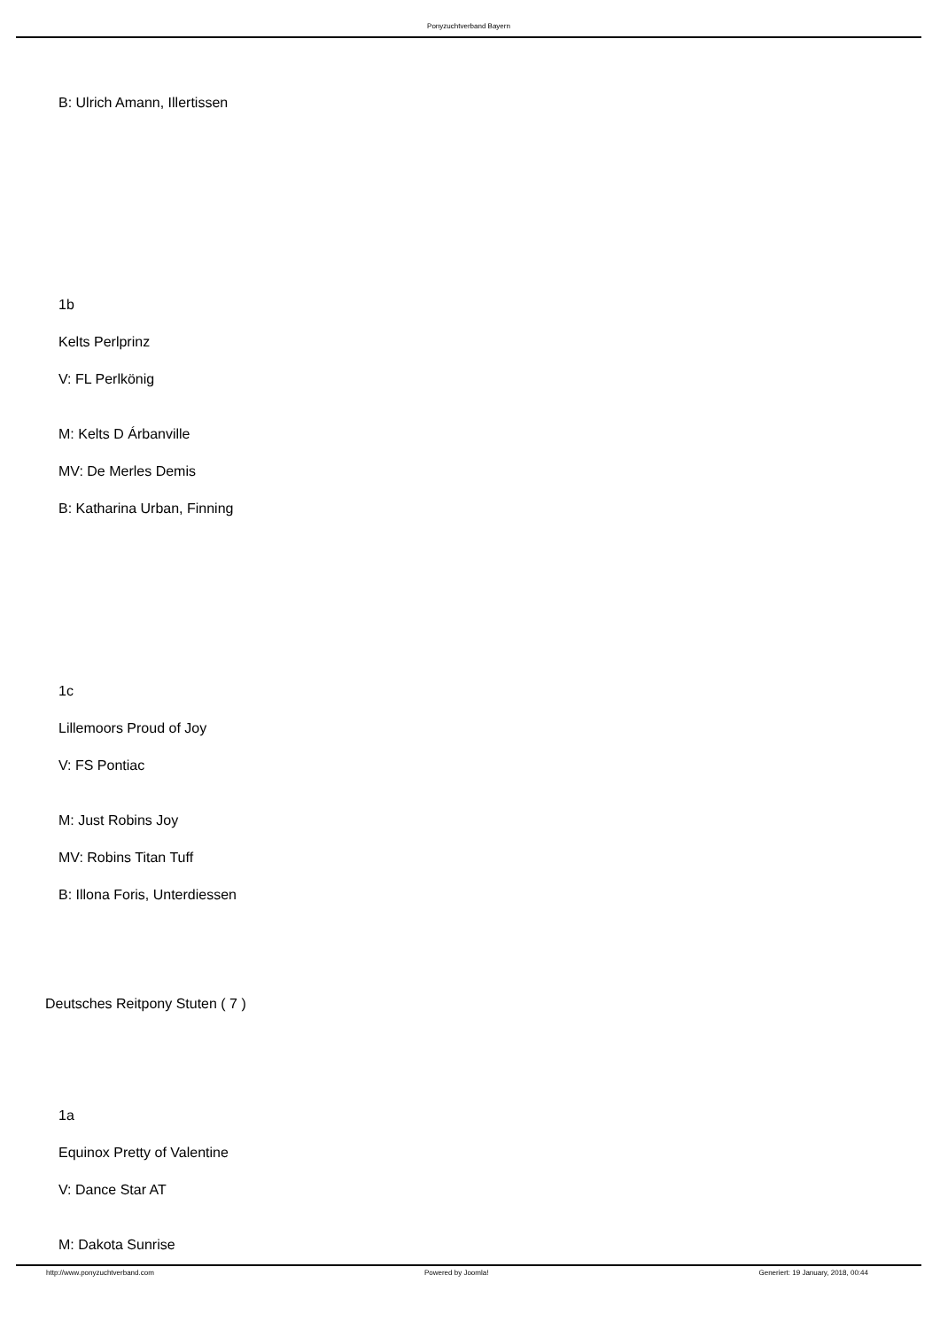Ponyzuchtverband Bayern
B: Ulrich Amann, Illertissen
1b
Kelts Perlprinz
V: FL Perlkönig
M: Kelts D Árbanville
MV: De Merles Demis
B: Katharina Urban, Finning
1c
Lillemoors Proud of Joy
V: FS Pontiac
M: Just Robins Joy
MV: Robins Titan Tuff
B: Illona Foris, Unterdiessen
Deutsches Reitpony Stuten ( 7 )
1a
Equinox Pretty of Valentine
V: Dance Star AT
M: Dakota Sunrise
http://www.ponyzuchtverband.com Powered by Joomla! Generiert: 19 January, 2018, 00:44